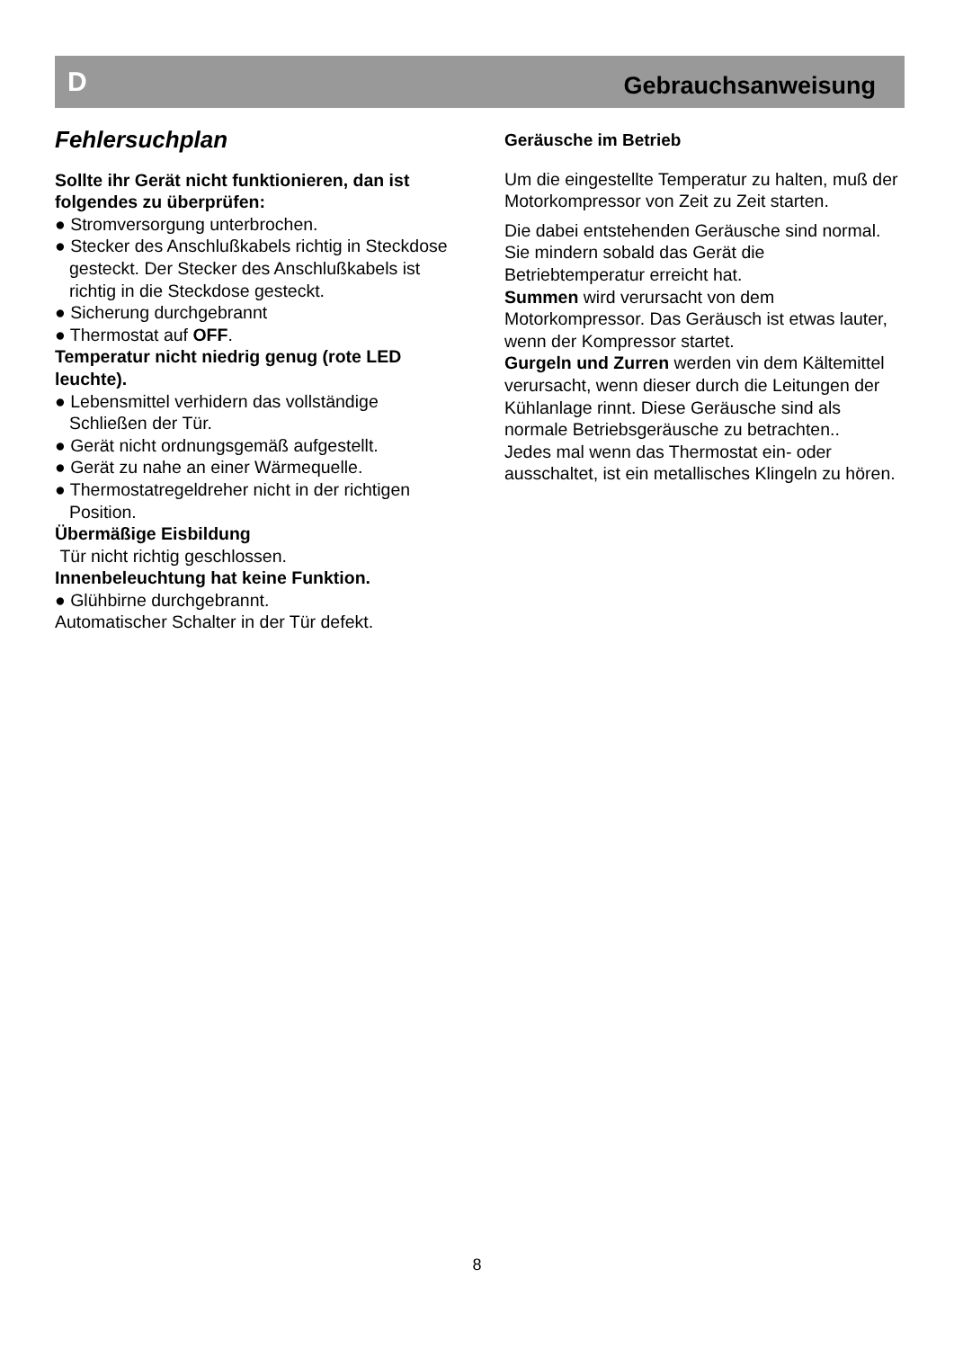D Gebrauchsanweisung
Fehlersuchplan
Sollte ihr Gerät nicht funktionieren, dan ist folgendes zu überprüfen:
● Stromversorgung unterbrochen.
● Stecker des Anschlußkabels richtig in Steckdose gesteckt. Der Stecker des Anschlußkabels ist richtig in die Steckdose gesteckt.
● Sicherung durchgebrannt
● Thermostat auf OFF.
Temperatur nicht niedrig genug (rote LED leuchte).
● Lebensmittel verhidern das vollständige Schließen der Tür.
● Gerät nicht ordnungsgemäß aufgestellt.
● Gerät zu nahe an einer Wärmequelle.
● Thermostatregeldreher nicht in der richtigen Position.
Übermäßige Eisbildung
Tür nicht richtig geschlossen.
Innenbeleuchtung hat keine Funktion.
● Glühbirne durchgebrannt.
Automatischer Schalter in der Tür defekt.
Geräusche im Betrieb
Um die eingestellte Temperatur zu halten, muß der Motorkompressor von Zeit zu Zeit starten.
Die dabei entstehenden Geräusche sind normal.
Sie mindern sobald das Gerät die Betriebtemperatur erreicht hat.
Summen wird verursacht von dem Motorkompressor. Das Geräusch ist etwas lauter, wenn der Kompressor startet.
Gurgeln und Zurren werden vin dem Kältemittel verursacht, wenn dieser durch die Leitungen der Kühlanlage rinnt. Diese Geräusche sind als normale Betriebsgeräusche zu betrachten..
Jedes mal wenn das Thermostat ein- oder ausschaltet, ist ein metallisches Klingeln zu hören.
8